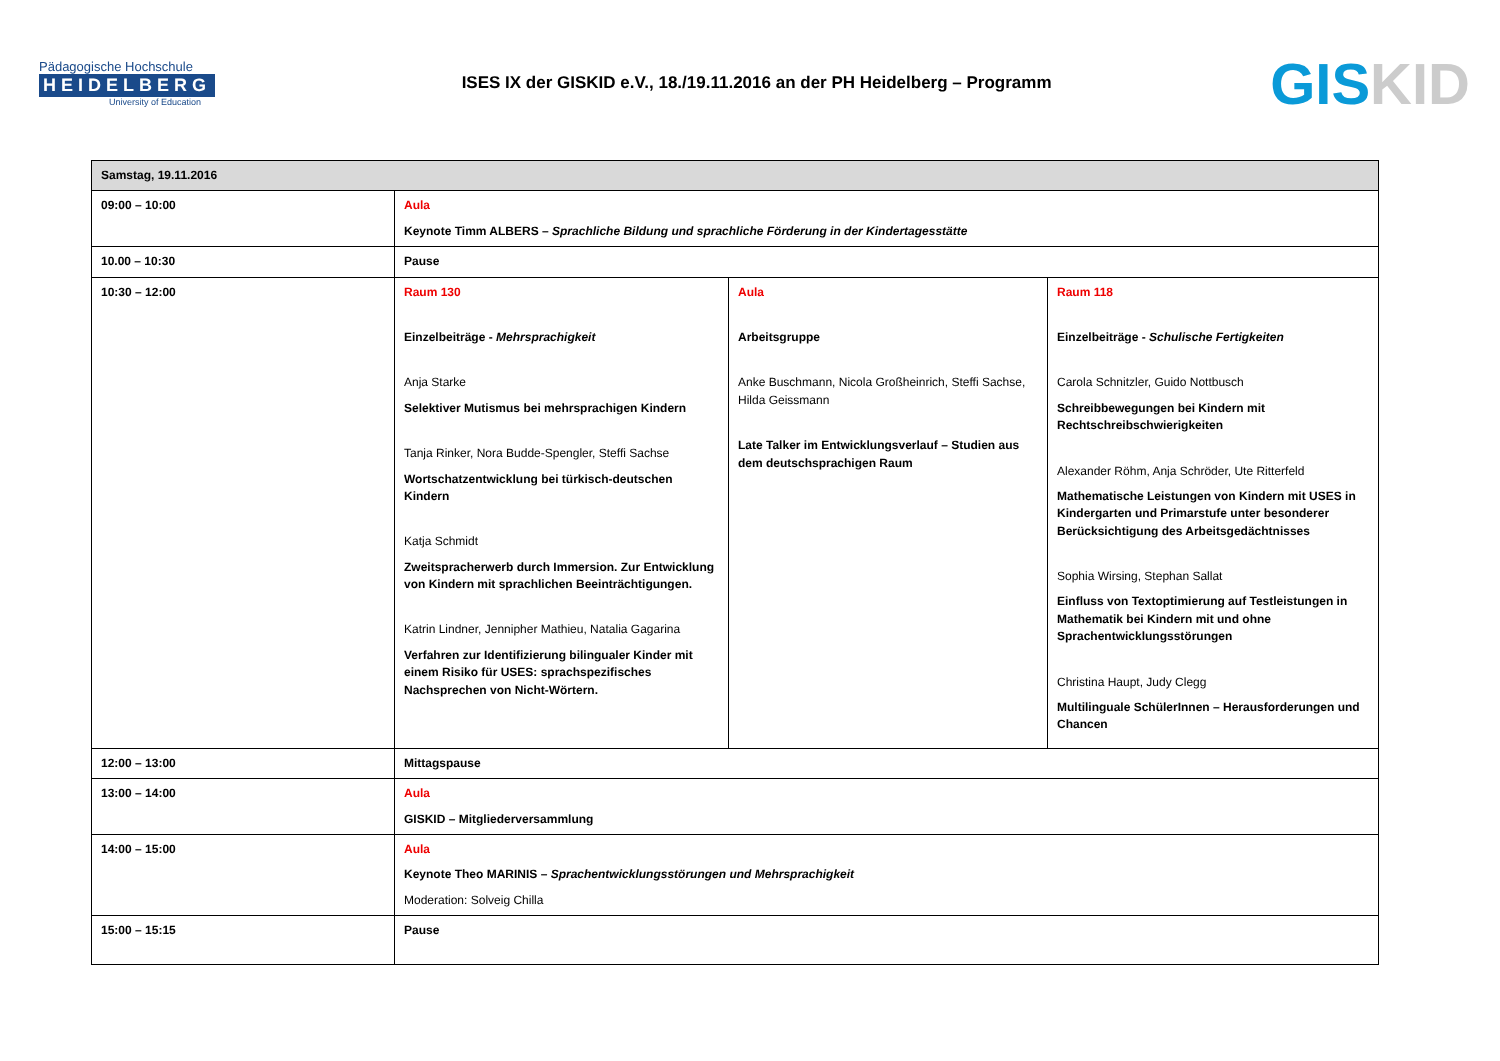Pädagogische Hochschule
HEIDELBERG
University of Education
ISES IX der GISKID e.V., 18./19.11.2016 an der PH Heidelberg – Programm
GIS KID
| Samstag, 19.11.2016 | | | |
| 09:00 – 10:00 | Aula Keynote Timm ALBERS – Sprachliche Bildung und sprachliche Förderung in der Kindertagesstätte | | |
| 10.00 – 10:30 | Pause | | |
| 10:30 – 12:00 | Raum 130 Einzelbeiträge - Mehrsprachigkeit Anja Starke Selektiver Mutismus bei mehrsprachigen Kindern Tanja Rinker, Nora Budde-Spengler, Steffi Sachse Wortschatzentwicklung bei türkisch-deutschen Kindern Katja Schmidt Zweitspracherwerb durch Immersion. Zur Entwicklung von Kindern mit sprachlichen Beeinträchtigungen. Katrin Lindner, Jennipher Mathieu, Natalia Gagarina Verfahren zur Identifizierung bilingualer Kinder mit einem Risiko für USES: sprachspezifisches Nachsprechen von Nicht-Wörtern. | Aula Arbeitsgruppe Anke Buschmann, Nicola Großheinrich, Steffi Sachse, Hilda Geissmann Late Talker im Entwicklungsverlauf – Studien aus dem deutschsprachigen Raum | Raum 118 Einzelbeiträge - Schulische Fertigkeiten Carola Schnitzler, Guido Nottbusch Schreibbewegungen bei Kindern mit Rechtschreibschwierigkeiten Alexander Röhm, Anja Schröder, Ute Ritterfeld Mathematische Leistungen von Kindern mit USES in Kindergarten und Primarstufe unter besonderer Berücksichtigung des Arbeitsgedächtnisses Sophia Wirsing, Stephan Sallat Einfluss von Textoptimierung auf Testleistungen in Mathematik bei Kindern mit und ohne Sprachentwicklungsstörungen Christina Haupt, Judy Clegg Multilinguale SchülerInnen – Herausforderungen und Chancen |
| 12:00 – 13:00 | Mittagspause | | |
| 13:00 – 14:00 | Aula GISKID – Mitgliederversammlung | | |
| 14:00 – 15:00 | Aula Keynote Theo MARINIS – Sprachentwicklungsstörungen und Mehrsprachigkeit Moderation: Solveig Chilla | | |
| 15:00 – 15:15 | Pause | | |